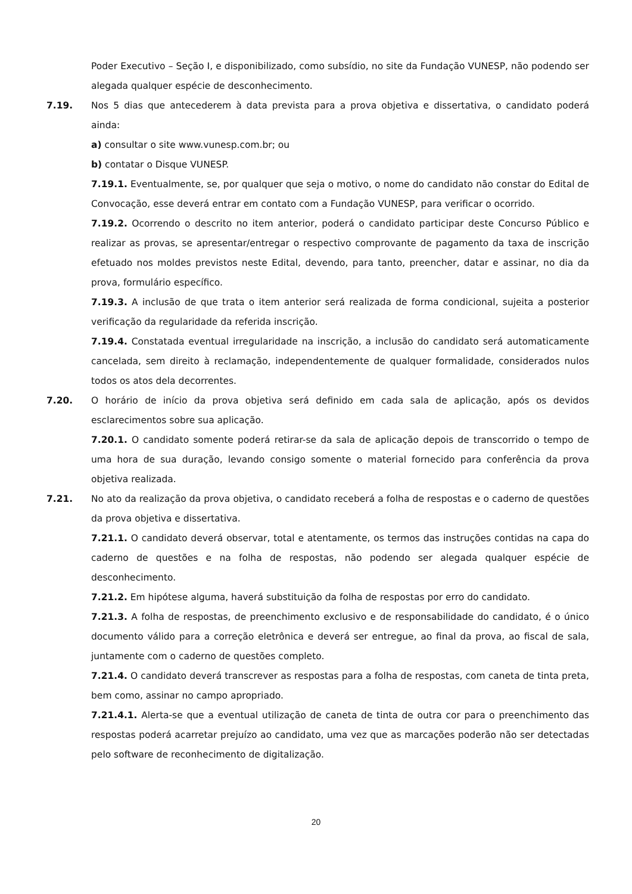Poder Executivo – Seção I, e disponibilizado, como subsídio, no site da Fundação VUNESP, não podendo ser alegada qualquer espécie de desconhecimento.
7.19. Nos 5 dias que antecederem à data prevista para a prova objetiva e dissertativa, o candidato poderá ainda:
a) consultar o site www.vunesp.com.br; ou
b) contatar o Disque VUNESP.
7.19.1. Eventualmente, se, por qualquer que seja o motivo, o nome do candidato não constar do Edital de Convocação, esse deverá entrar em contato com a Fundação VUNESP, para verificar o ocorrido.
7.19.2. Ocorrendo o descrito no item anterior, poderá o candidato participar deste Concurso Público e realizar as provas, se apresentar/entregar o respectivo comprovante de pagamento da taxa de inscrição efetuado nos moldes previstos neste Edital, devendo, para tanto, preencher, datar e assinar, no dia da prova, formulário específico.
7.19.3. A inclusão de que trata o item anterior será realizada de forma condicional, sujeita a posterior verificação da regularidade da referida inscrição.
7.19.4. Constatada eventual irregularidade na inscrição, a inclusão do candidato será automaticamente cancelada, sem direito à reclamação, independentemente de qualquer formalidade, considerados nulos todos os atos dela decorrentes.
7.20. O horário de início da prova objetiva será definido em cada sala de aplicação, após os devidos esclarecimentos sobre sua aplicação.
7.20.1. O candidato somente poderá retirar-se da sala de aplicação depois de transcorrido o tempo de uma hora de sua duração, levando consigo somente o material fornecido para conferência da prova objetiva realizada.
7.21. No ato da realização da prova objetiva, o candidato receberá a folha de respostas e o caderno de questões da prova objetiva e dissertativa.
7.21.1. O candidato deverá observar, total e atentamente, os termos das instruções contidas na capa do caderno de questões e na folha de respostas, não podendo ser alegada qualquer espécie de desconhecimento.
7.21.2. Em hipótese alguma, haverá substituição da folha de respostas por erro do candidato.
7.21.3. A folha de respostas, de preenchimento exclusivo e de responsabilidade do candidato, é o único documento válido para a correção eletrônica e deverá ser entregue, ao final da prova, ao fiscal de sala, juntamente com o caderno de questões completo.
7.21.4. O candidato deverá transcrever as respostas para a folha de respostas, com caneta de tinta preta, bem como, assinar no campo apropriado.
7.21.4.1. Alerta-se que a eventual utilização de caneta de tinta de outra cor para o preenchimento das respostas poderá acarretar prejuízo ao candidato, uma vez que as marcações poderão não ser detectadas pelo software de reconhecimento de digitalização.
20